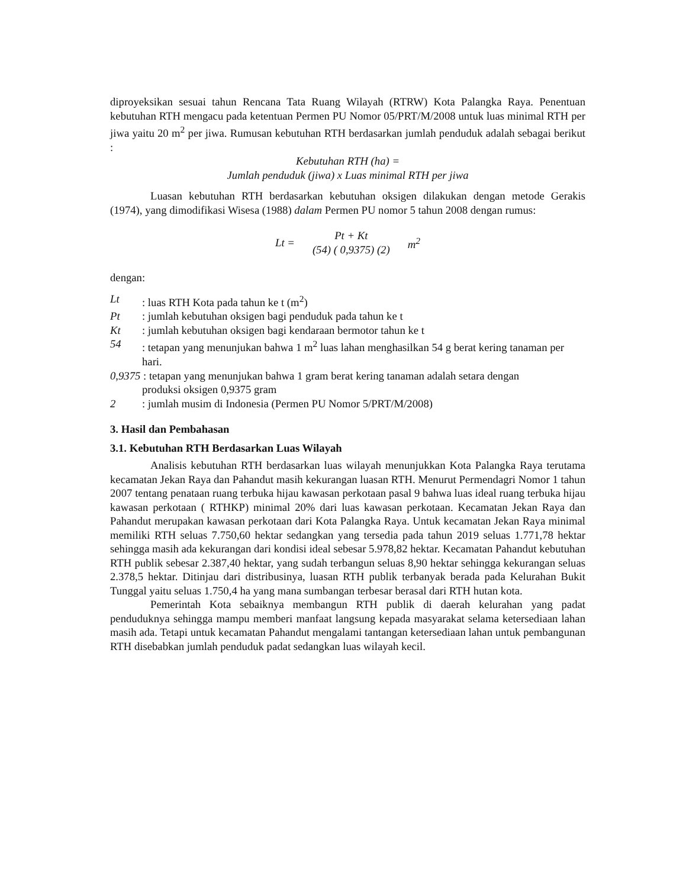diproyeksikan sesuai tahun Rencana Tata Ruang Wilayah (RTRW) Kota Palangka Raya. Penentuan kebutuhan RTH mengacu pada ketentuan Permen PU Nomor 05/PRT/M/2008 untuk luas minimal RTH per jiwa yaitu 20 m<sup>2</sup> per jiwa. Rumusan kebutuhan RTH berdasarkan jumlah penduduk adalah sebagai berikut :
Kebutuhan RTH (ha) =
Jumlah penduduk (jiwa) x Luas minimal RTH per jiwa
Luasan kebutuhan RTH berdasarkan kebutuhan oksigen dilakukan dengan metode Gerakis (1974), yang dimodifikasi Wisesa (1988) dalam Permen PU nomor 5 tahun 2008 dengan rumus:
Lt =
Pt + Kt
(54) ( 0,9375) (2)
m<sup>2</sup>
dengan:
Lt: luas RTH Kota pada tahun ke t (m<sup>2</sup>)
Pt: jumlah kebutuhan oksigen bagi penduduk pada tahun ke t
Kt: jumlah kebutuhan oksigen bagi kendaraan bermotor tahun ke t
54: tetapan yang menunjukan bahwa 1 m<sup>2</sup> luas lahan menghasilkan 54 g berat kering tanaman per hari.
0,9375 : tetapan yang menunjukan bahwa 1 gram berat kering tanaman adalah setara dengan
produksi oksigen 0,9375 gram
2: jumlah musim di Indonesia (Permen PU Nomor 5/PRT/M/2008)
3. Hasil dan Pembahasan
3.1. Kebutuhan RTH Berdasarkan Luas Wilayah
Analisis kebutuhan RTH berdasarkan luas wilayah menunjukkan Kota Palangka Raya terutama kecamatan Jekan Raya dan Pahandut masih kekurangan luasan RTH. Menurut Permendagri Nomor 1 tahun 2007 tentang penataan ruang terbuka hijau kawasan perkotaan pasal 9 bahwa luas ideal ruang terbuka hijau kawasan perkotaan ( RTHKP) minimal 20% dari luas kawasan perkotaan. Kecamatan Jekan Raya dan Pahandut merupakan kawasan perkotaan dari Kota Palangka Raya. Untuk kecamatan Jekan Raya minimal memiliki RTH seluas 7.750,60 hektar sedangkan yang tersedia pada tahun 2019 seluas 1.771,78 hektar sehingga masih ada kekurangan dari kondisi ideal sebesar 5.978,82 hektar. Kecamatan Pahandut kebutuhan RTH publik sebesar 2.387,40 hektar, yang sudah terbangun seluas 8,90 hektar sehingga kekurangan seluas 2.378,5 hektar. Ditinjau dari distribusinya, luasan RTH publik terbanyak berada pada Kelurahan Bukit Tunggal yaitu seluas 1.750,4 ha yang mana sumbangan terbesar berasal dari RTH hutan kota.
Pemerintah Kota sebaiknya membangun RTH publik di daerah kelurahan yang padat penduduknya sehingga mampu memberi manfaat langsung kepada masyarakat selama ketersediaan lahan masih ada. Tetapi untuk kecamatan Pahandut mengalami tantangan ketersediaan lahan untuk pembangunan RTH disebabkan jumlah penduduk padat sedangkan luas wilayah kecil.